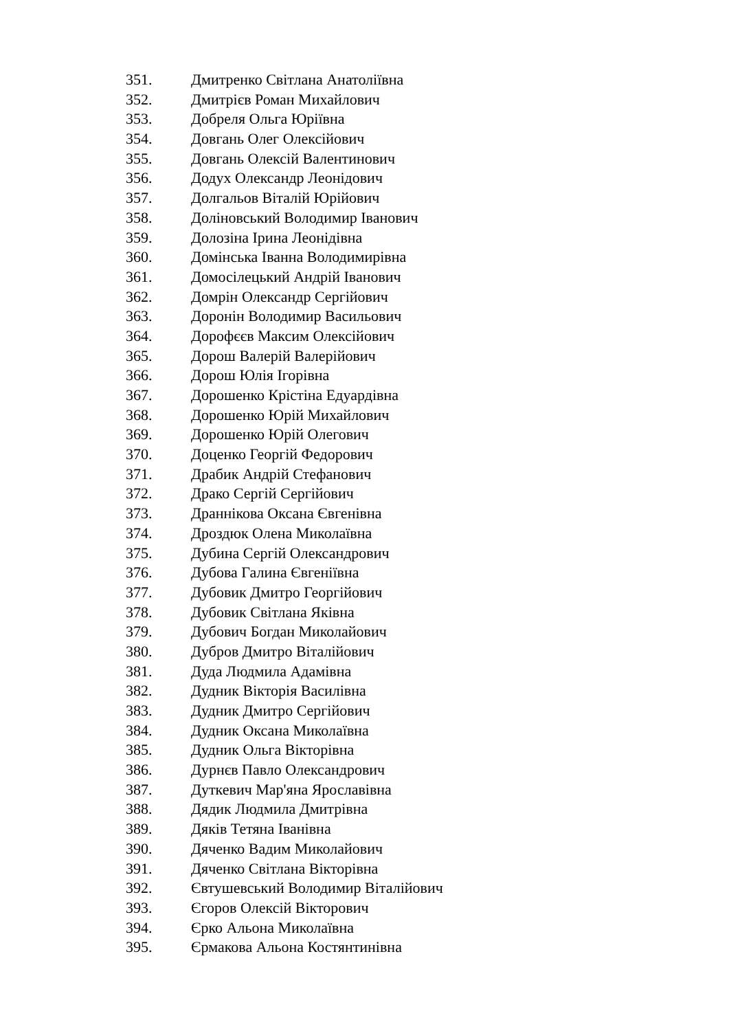351. Дмитренко Світлана Анатоліївна
352. Дмитрієв Роман Михайлович
353. Добреля Ольга Юріївна
354. Довгань Олег Олексійович
355. Довгань Олексій Валентинович
356. Додух Олександр Леонідович
357. Долгальов Віталій Юрійович
358. Доліновський Володимир Іванович
359. Долозіна Ірина Леонідівна
360. Домінська Іванна Володимирівна
361. Домосілецький Андрій Іванович
362. Домрін Олександр Сергійович
363. Доронін Володимир Васильович
364. Дорофєєв Максим Олексійович
365. Дорош Валерій Валерійович
366. Дорош Юлія Ігорівна
367. Дорошенко Крістіна Едуардівна
368. Дорошенко Юрій Михайлович
369. Дорошенко Юрій Олегович
370. Доценко Георгій Федорович
371. Драбик Андрій Стефанович
372. Драко Сергій Сергійович
373. Драннікова Оксана Євгенівна
374. Дроздюк Олена Миколаївна
375. Дубина Сергій Олександрович
376. Дубова Галина Євгеніївна
377. Дубовик Дмитро Георгійович
378. Дубовик Світлана Яківна
379. Дубович Богдан Миколайович
380. Дубров Дмитро Віталійович
381. Дуда Людмила Адамівна
382. Дудник Вікторія Василівна
383. Дудник Дмитро Сергійович
384. Дудник Оксана Миколаївна
385. Дудник Ольга Вікторівна
386. Дурнєв Павло Олександрович
387. Дуткевич Мар'яна Ярославівна
388. Дядик Людмила Дмитрівна
389. Дяків Тетяна Іванівна
390. Дяченко Вадим Миколайович
391. Дяченко Світлана Вікторівна
392. Євтушевський Володимир Віталійович
393. Єгоров Олексій Вікторович
394. Єрко Альона Миколаївна
395. Єрмакова Альона Костянтинівна